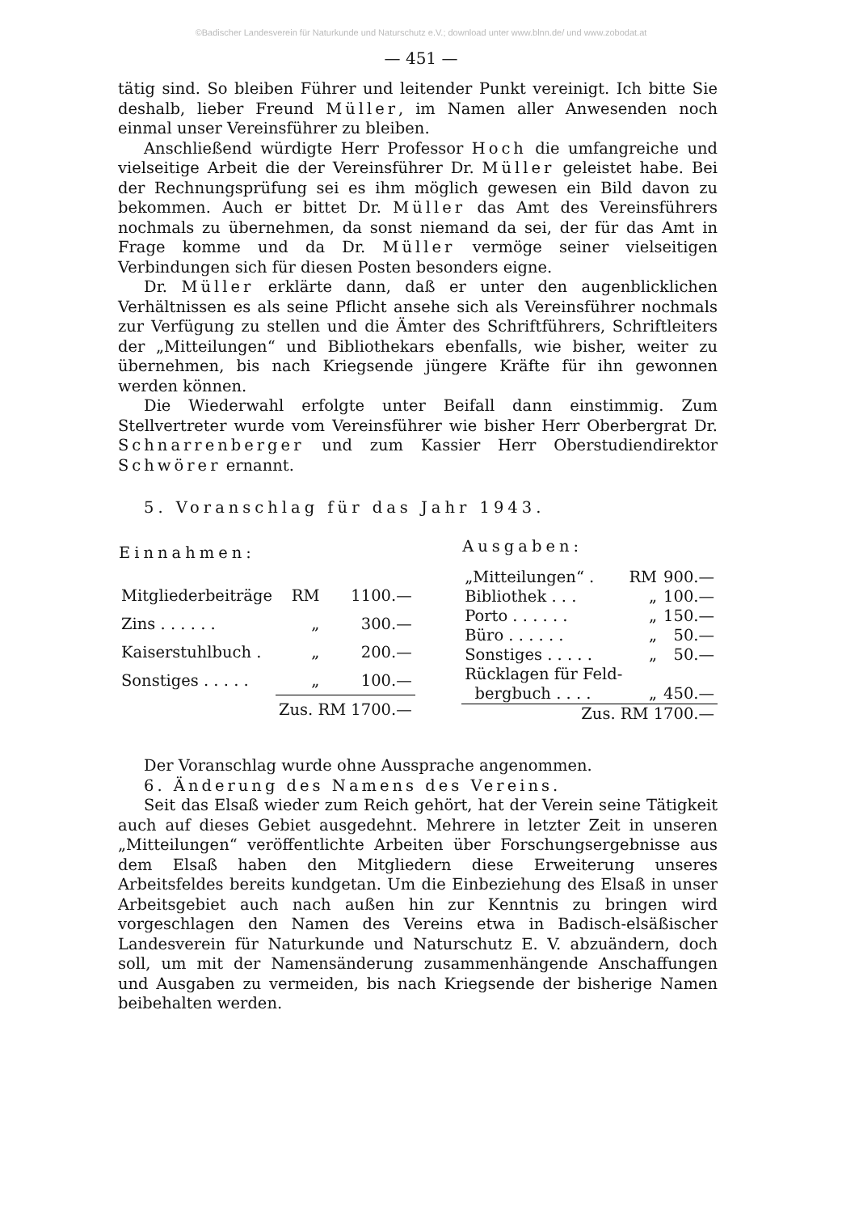©Badischer Landesverein für Naturkunde und Naturschutz e.V.; download unter www.blnn.de/ und www.zobodat.at
— 451 —
tätig sind. So bleiben Führer und leitender Punkt vereinigt. Ich bitte Sie deshalb, lieber Freund Müller, im Namen aller Anwesenden noch einmal unser Vereinsführer zu bleiben.
Anschließend würdigte Herr Professor Hoch die umfangreiche und vielseitige Arbeit die der Vereinsführer Dr. Müller geleistet habe. Bei der Rechnungsprüfung sei es ihm möglich gewesen ein Bild davon zu bekommen. Auch er bittet Dr. Müller das Amt des Vereinsführers nochmals zu übernehmen, da sonst niemand da sei, der für das Amt in Frage komme und da Dr. Müller vermöge seiner vielseitigen Verbindungen sich für diesen Posten besonders eigne.
Dr. Müller erklärte dann, daß er unter den augenblicklichen Verhältnissen es als seine Pflicht ansehe sich als Vereinsführer nochmals zur Verfügung zu stellen und die Ämter des Schriftführers, Schriftleiters der „Mitteilungen“ und Bibliothekars ebenfalls, wie bisher, weiter zu übernehmen, bis nach Kriegsende jüngere Kräfte für ihn gewonnen werden können.
Die Wiederwahl erfolgte unter Beifall dann einstimmig. Zum Stellvertreter wurde vom Vereinsführer wie bisher Herr Oberbergrat Dr. Schnarrenberger und zum Kassier Herr Oberstudiendirektor Schwörer ernannt.
5. Voranschlag für das Jahr 1943.
| Einnahmen: | | |
| --- | --- | --- |
| Mitgliederbeiträge | RM | 1100.— |
| Zins . . . . . . | „ | 300.— |
| Kaiserstuhlbuch . | „ | 200.— |
| Sonstiges . . . . . | „ | 100.— |
| | Zus. RM 1700.— | |
| Ausgaben: | | |
| --- | --- | --- |
| „Mitteilungen“ . | RM | 900.— |
| Bibliothek . . . | „ | 100.— |
| Porto . . . . . . | „ | 150.— |
| Büro . . . . . . | „ | 50.— |
| Sonstiges . . . . . | „ | 50.— |
| Rücklagen für Feld- bergbuch . . . . | „ | 450.— |
| Zus. RM 1700.— | | |
Der Voranschlag wurde ohne Aussprache angenommen.
6. Änderung des Namens des Vereins.
Seit das Elsaß wieder zum Reich gehört, hat der Verein seine Tätigkeit auch auf dieses Gebiet ausgedehnt. Mehrere in letzter Zeit in unseren „Mitteilungen“ veröffentlichte Arbeiten über Forschungsergebnisse aus dem Elsaß haben den Mitgliedern diese Erweiterung unseres Arbeitsfeldes bereits kundgetan. Um die Einbeziehung des Elsaß in unser Arbeitsgebiet auch nach außen hin zur Kenntnis zu bringen wird vorgeschlagen den Namen des Vereins etwa in Badisch-elsäßischer Landesverein für Naturkunde und Naturschutz E. V. abzuändern, doch soll, um mit der Namensänderung zusammenhängende Anschaffungen und Ausgaben zu vermeiden, bis nach Kriegsende der bisherige Namen beibehalten werden.